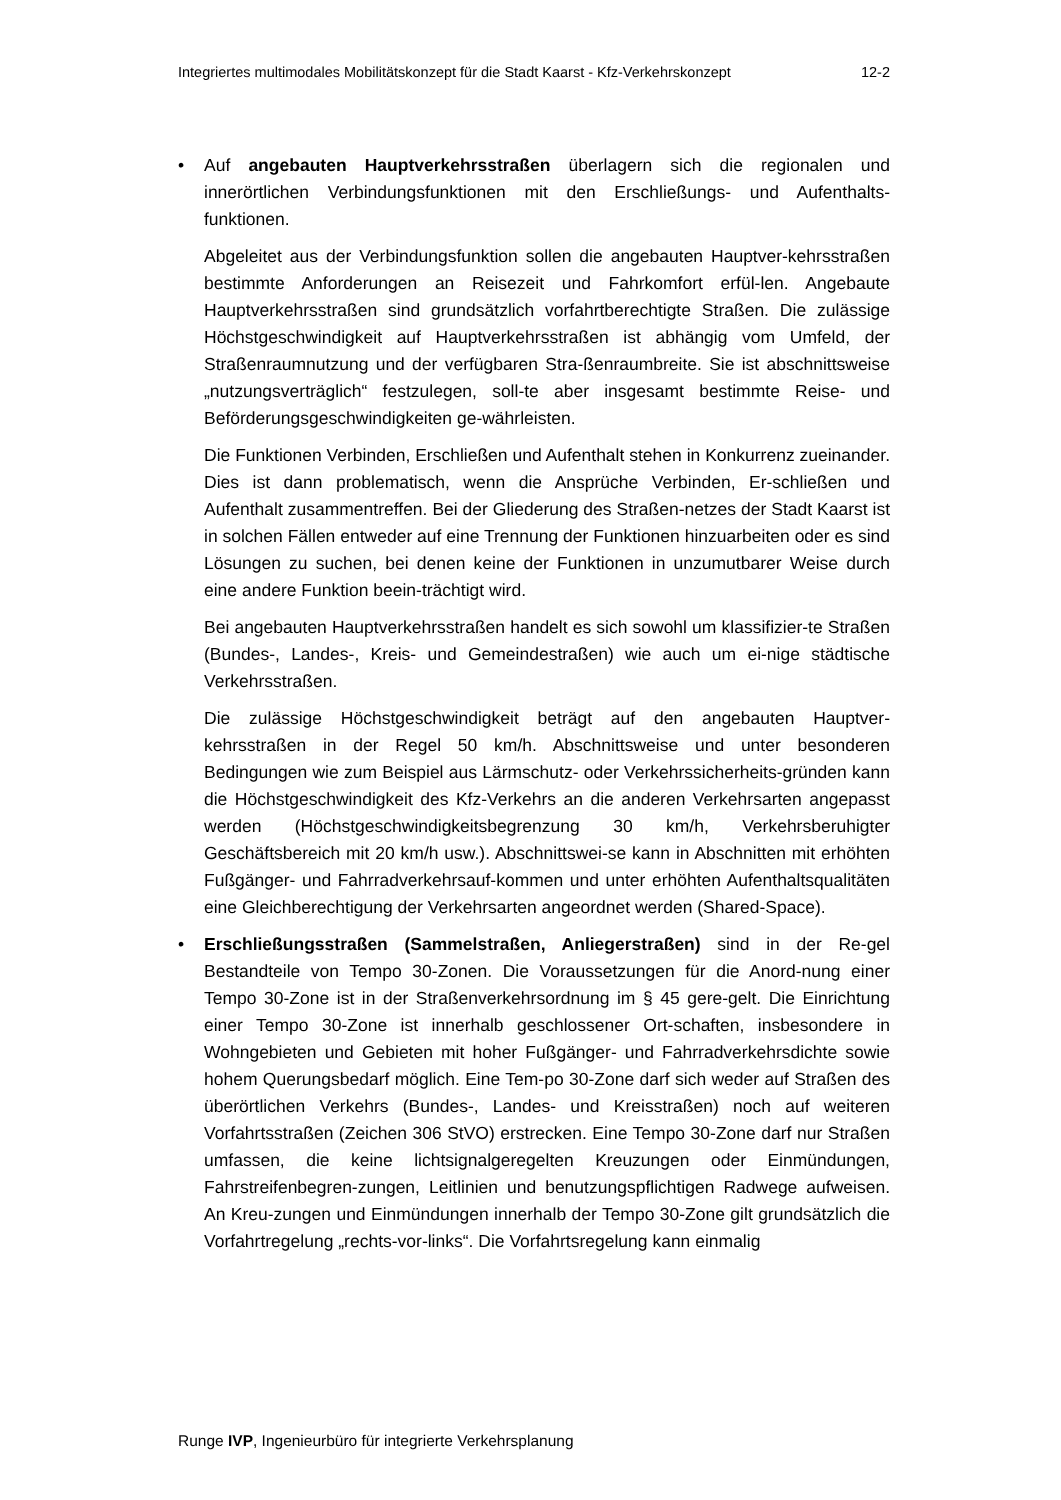Integriertes multimodales Mobilitätskonzept für die Stadt Kaarst - Kfz-Verkehrskonzept 12-2
• Auf angebauten Hauptverkehrsstraßen überlagern sich die regionalen und innerörtlichen Verbindungsfunktionen mit den Erschließungs- und Aufenthalts-funktionen.
Abgeleitet aus der Verbindungsfunktion sollen die angebauten Hauptver-kehrsstraßen bestimmte Anforderungen an Reisezeit und Fahrkomfort erfül-len. Angebaute Hauptverkehrsstraßen sind grundsätzlich vorfahrtberechtigte Straßen. Die zulässige Höchstgeschwindigkeit auf Hauptverkehrsstraßen ist abhängig vom Umfeld, der Straßenraumnutzung und der verfügbaren Stra-ßenraumbreite. Sie ist abschnittsweise „nutzungsverträglich“ festzulegen, soll-te aber insgesamt bestimmte Reise- und Beförderungsgeschwindigkeiten ge-währleisten.
Die Funktionen Verbinden, Erschließen und Aufenthalt stehen in Konkurrenz zueinander. Dies ist dann problematisch, wenn die Ansprüche Verbinden, Er-schließen und Aufenthalt zusammentreffen. Bei der Gliederung des Straßen-netzes der Stadt Kaarst ist in solchen Fällen entweder auf eine Trennung der Funktionen hinzuarbeiten oder es sind Lösungen zu suchen, bei denen keine der Funktionen in unzumutbarer Weise durch eine andere Funktion beein-trächtigt wird.
Bei angebauten Hauptverkehrsstraßen handelt es sich sowohl um klassifizier-te Straßen (Bundes-, Landes-, Kreis- und Gemeindestraßen) wie auch um ei-nige städtische Verkehrsstraßen.
Die zulässige Höchstgeschwindigkeit beträgt auf den angebauten Hauptver-kehrsstraßen in der Regel 50 km/h. Abschnittsweise und unter besonderen Bedingungen wie zum Beispiel aus Lärmschutz- oder Verkehrssicherheits-gründen kann die Höchstgeschwindigkeit des Kfz-Verkehrs an die anderen Verkehrsarten angepasst werden (Höchstgeschwindigkeitsbegrenzung 30 km/h, Verkehrsberuhigter Geschäftsbereich mit 20 km/h usw.). Abschnittswei-se kann in Abschnitten mit erhöhten Fußgänger- und Fahrradverkehrsauf-kommen und unter erhöhten Aufenthaltsqualitäten eine Gleichberechtigung der Verkehrsarten angeordnet werden (Shared-Space).
• Erschließungsstraßen (Sammelstraßen, Anliegerstraßen) sind in der Re-gel Bestandteile von Tempo 30-Zonen. Die Voraussetzungen für die Anord-nung einer Tempo 30-Zone ist in der Straßenverkehrsordnung im § 45 gere-gelt. Die Einrichtung einer Tempo 30-Zone ist innerhalb geschlossener Ort-schaften, insbesondere in Wohngebieten und Gebieten mit hoher Fußgänger- und Fahrradverkehrsdichte sowie hohem Querungsbedarf möglich. Eine Tem-po 30-Zone darf sich weder auf Straßen des überörtlichen Verkehrs (Bundes-, Landes- und Kreisstraßen) noch auf weiteren Vorfahrtsstraßen (Zeichen 306 StVO) erstrecken. Eine Tempo 30-Zone darf nur Straßen umfassen, die keine lichtsignalgeregelten Kreuzungen oder Einmündungen, Fahrstreifenbegren-zungen, Leitlinien und benutzungspflichtigen Radwege aufweisen. An Kreu-zungen und Einmündungen innerhalb der Tempo 30-Zone gilt grundsätzlich die Vorfahrtregelung „rechts-vor-links“. Die Vorfahrtsregelung kann einmalig
Runge IVP, Ingenieurbüro für integrierte Verkehrsplanung